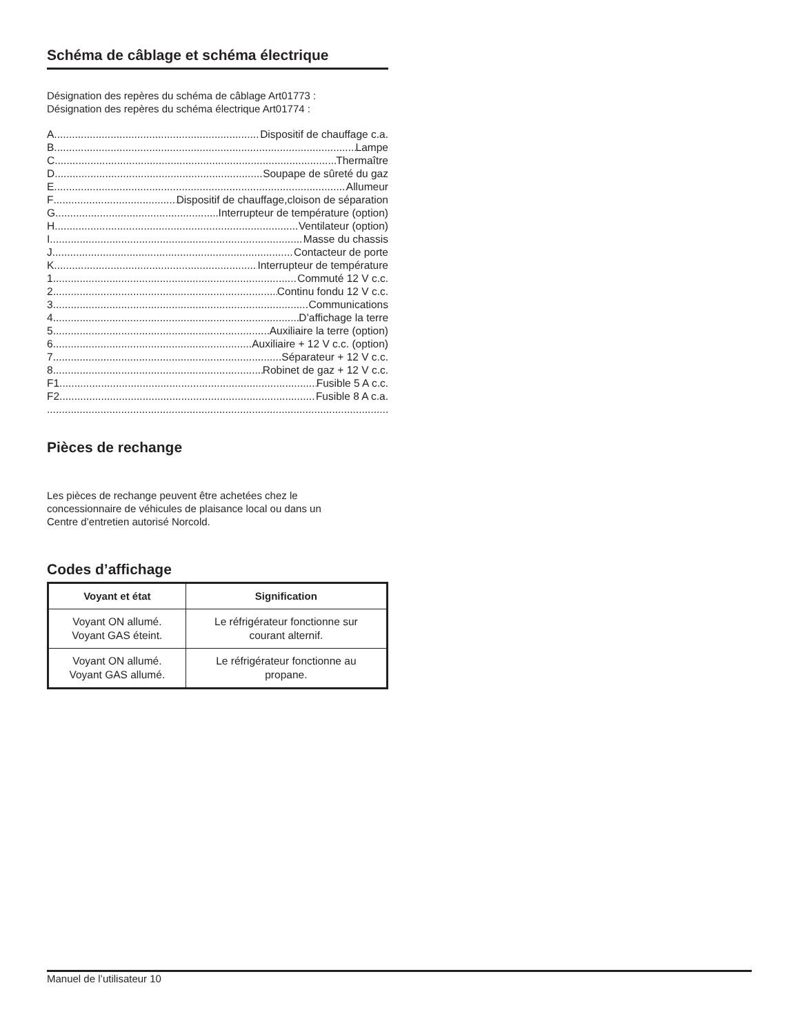Schéma de câblage et schéma électrique
Désignation des repères du schéma de câblage Art01773 :
Désignation des repères du schéma électrique Art01774 :
A Dispositif de chauffage c.a.
B Lampe
C Thermaître
D Soupape de sûreté du gaz
E Allumeur
F Dispositif de chauffage,cloison de séparation
G Interrupteur de température (option)
H Ventilateur (option)
I Masse du chassis
J Contacteur de porte
K Interrupteur de température
1 Commuté 12 V c.c.
2 Continu fondu 12 V c.c.
3 Communications
4 D’affichage la terre
5 Auxiliaire la terre (option)
6 Auxiliaire + 12 V c.c. (option)
7 Séparateur + 12 V c.c.
8 Robinet de gaz + 12 V c.c.
F1 Fusible 5 A c.c.
F2 Fusible 8 A c.a.
Pièces de rechange
Les pièces de rechange peuvent être achetées chez le
concessionnaire de véhicules de plaisance local ou dans un
Centre d’entretien autorisé Norcold.
Codes d’affichage
| Voyant et état | Signification |
| --- | --- |
| Voyant ON allumé. Voyant GAS éteint. | Le réfrigérateur fonctionne sur courant alternif. |
| Voyant ON allumé. Voyant GAS allumé. | Le réfrigérateur fonctionne au propane. |
Manuel de l’utilisateur 10